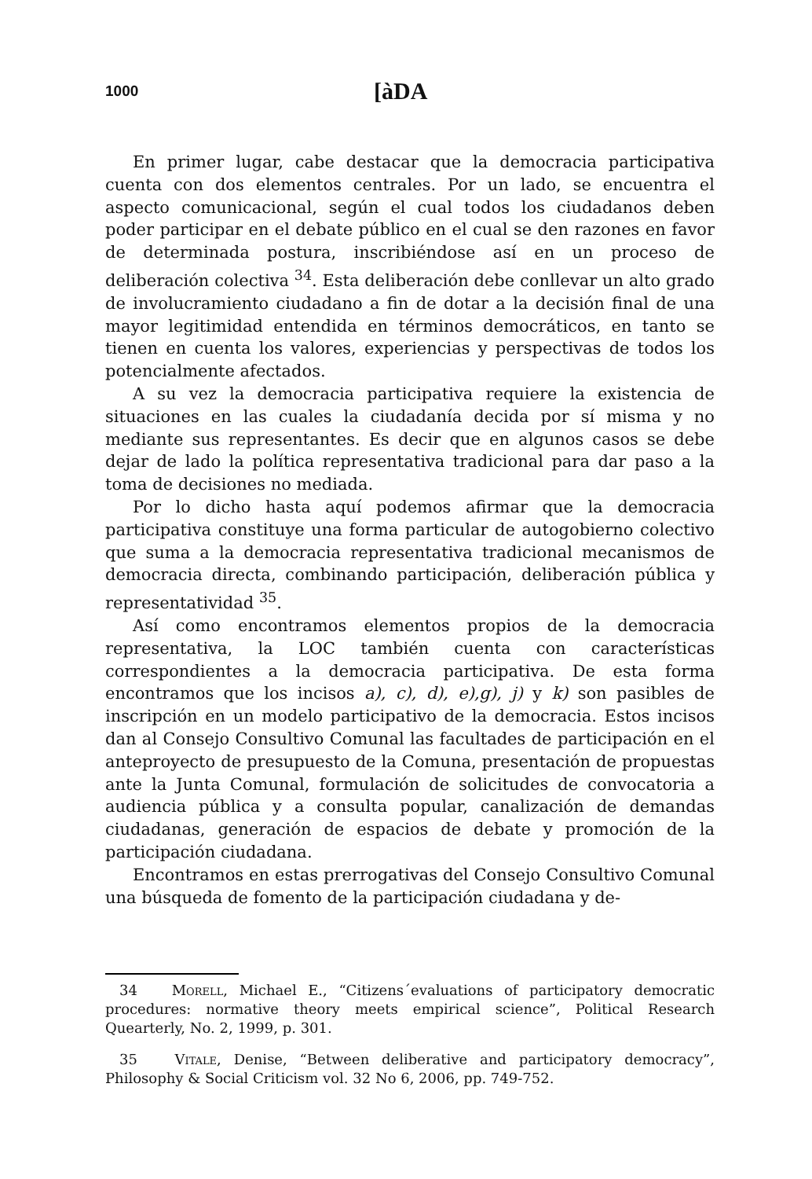1000 [àDA
En primer lugar, cabe destacar que la democracia participativa cuenta con dos elementos centrales. Por un lado, se encuentra el aspecto comunicacional, según el cual todos los ciudadanos deben poder participar en el debate público en el cual se den razones en favor de determinada postura, inscribiéndose así en un proceso de deliberación colectiva <sup>34</sup>. Esta deliberación debe conllevar un alto grado de involucramiento ciudadano a fin de dotar a la decisión final de una mayor legitimidad entendida en términos democráticos, en tanto se tienen en cuenta los valores, experiencias y perspectivas de todos los potencialmente afectados.
A su vez la democracia participativa requiere la existencia de situaciones en las cuales la ciudadanía decida por sí misma y no mediante sus representantes. Es decir que en algunos casos se debe dejar de lado la política representativa tradicional para dar paso a la toma de decisiones no mediada.
Por lo dicho hasta aquí podemos afirmar que la democracia participativa constituye una forma particular de autogobierno colectivo que suma a la democracia representativa tradicional mecanismos de democracia directa, combinando participación, deliberación pública y representatividad <sup>35</sup>.
Así como encontramos elementos propios de la democracia representativa, la LOC también cuenta con características correspondientes a la democracia participativa. De esta forma encontramos que los incisos a), c), d), e),g), j) y k) son pasibles de inscripción en un modelo participativo de la democracia. Estos incisos dan al Consejo Consultivo Comunal las facultades de participación en el anteproyecto de presupuesto de la Comuna, presentación de propuestas ante la Junta Comunal, formulación de solicitudes de convocatoria a audiencia pública y a consulta popular, canalización de demandas ciudadanas, generación de espacios de debate y promoción de la participación ciudadana.
Encontramos en estas prerrogativas del Consejo Consultivo Comunal una búsqueda de fomento de la participación ciudadana y de-
34 Morell, Michael E., “Citizens´evaluations of participatory democratic procedures: normative theory meets empirical science”, Political Research Quearterly, No. 2, 1999, p. 301.
35 Vitale, Denise, “Between deliberative and participatory democracy”, Philosophy & Social Criticism vol. 32 No 6, 2006, pp. 749-752.